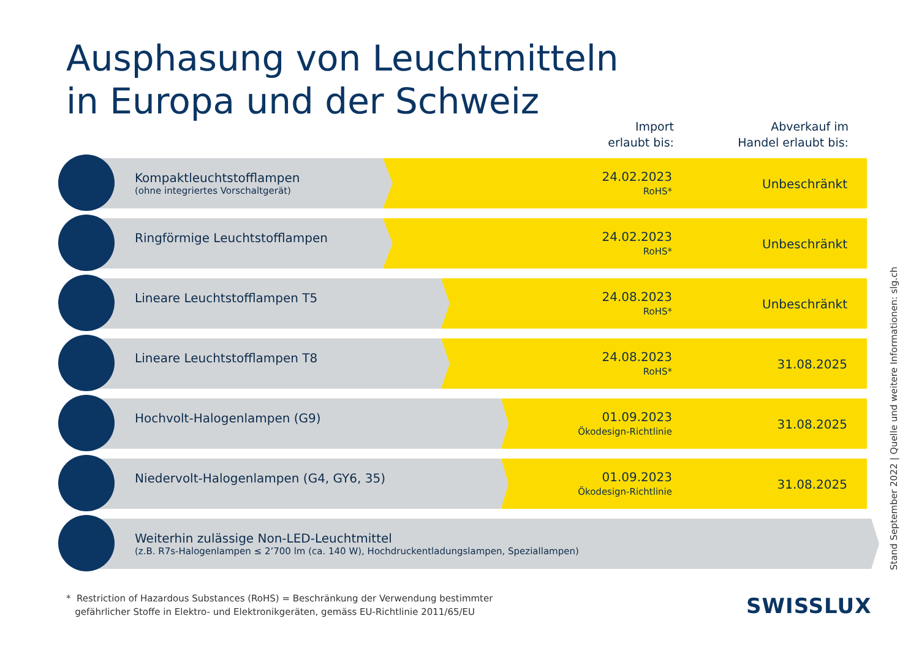Ausphasung von Leuchtmitteln
in Europa und der Schweiz
Import
erlaubt bis:
Abverkauf im
Handel erlaubt bis:
Kompaktleuchtstofflampen
(ohne integriertes Vorschaltgerät)
24.02.2023
RoHS*
Unbeschränkt
Ringförmige Leuchtstofflampen 24.02.2023
RoHS*
Unbeschränkt
Lineare Leuchtstofflampen T5 24.08.2023
RoHS*
Unbeschränkt
Lineare Leuchtstofflampen T8 24.08.2023
RoHS*
31.08.2025
Hochvolt-Halogenlampen (G9) 01.09.2023
Ökodesign-Richtlinie
31.08.2025
Niedervolt-Halogenlampen (G4, GY6, 35)
01.09.2023
Ökodesign-Richtlinie
31.08.2025
Weiterhin zulässige Non-LED-Leuchtmittel
(z.B. R7s-Halogenlampen ≤ 2’700 lm (ca. 140 W), Hochdruckentladungslampen, Speziallampen)
* Restriction of Hazardous Substances (RoHS) = Beschränkung der Verwendung bestimmter
gefährlicher Stoffe in Elektro- und Elektronikgeräten, gemäss EU-Richtlinie 2011/65/EU
SWISSLUX
Stand September 2022 | Quelle und weitere Informationen: slg.ch